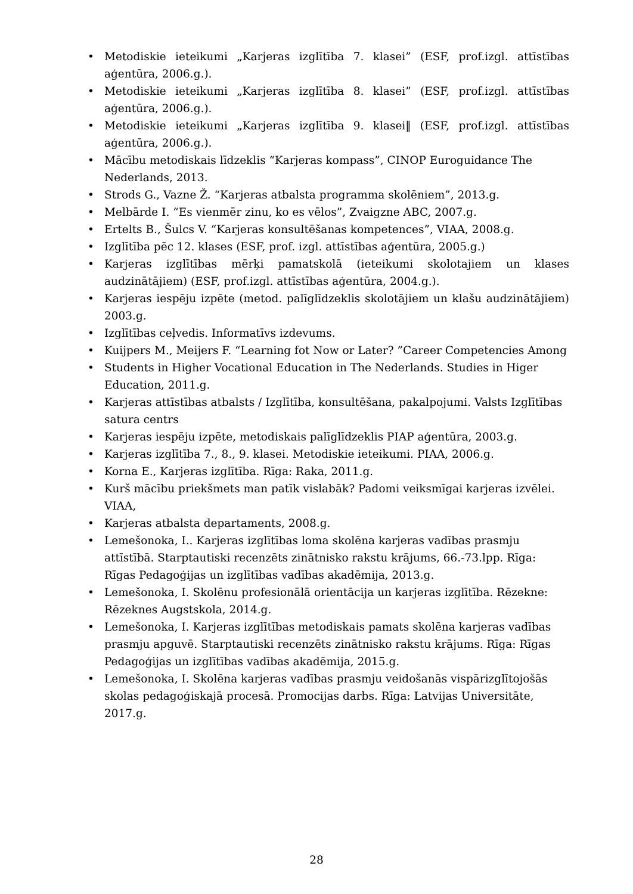• Metodiskie ieteikumi „Karjeras izglītība 7. klasei” (ESF, prof.izgl. attīstības aģentūra, 2006.g.).
• Metodiskie ieteikumi „Karjeras izglītība 8. klasei” (ESF, prof.izgl. attīstības aģentūra, 2006.g.).
• Metodiskie ieteikumi „Karjeras izglītība 9. klasei‖ (ESF, prof.izgl. attīstības aģentūra, 2006.g.).
• Mācību metodiskais līdzeklis “Karjeras kompass”, CINOP Euroguidance The Nederlands, 2013.
• Strods G., Vazne Ž. “Karjeras atbalsta programma skolēniem”, 2013.g.
• Melbārde I. “Es vienmēr zinu, ko es vēlos”, Zvaigzne ABC, 2007.g.
• Ertelts B., Šulcs V. “Karjeras konsultēšanas kompetences”, VIAA, 2008.g.
• Izglītība pēc 12. klases (ESF, prof. izgl. attīstības aģentūra, 2005.g.)
• Karjeras izglītības mērķi pamatskolā (ieteikumi skolotajiem un klases audzinātājiem) (ESF, prof.izgl. attīstības aģentūra, 2004.g.).
• Karjeras iespēju izpēte (metod. palīglīdzeklis skolotājiem un klašu audzinātājiem) 2003.g.
• Izglītības ceļvedis. Informatīvs izdevums.
• Kuijpers M., Meijers F. “Learning fot Now or Later? ”Career Competencies Among
• Students in Higher Vocational Education in The Nederlands. Studies in Higer Education, 2011.g.
• Karjeras attīstības atbalsts / Izglītība, konsultēšana, pakalpojumi. Valsts Izglītības satura centrs
• Karjeras iespēju izpēte, metodiskais palīglīdzeklis PIAP aģentūra, 2003.g.
• Karjeras izglītība 7., 8., 9. klasei. Metodiskie ieteikumi. PIAA, 2006.g.
• Korna E., Karjeras izglītība. Rīga: Raka, 2011.g.
• Kurš mācību priekšmets man patīk vislabāk? Padomi veiksmīgai karjeras izvēlei. VIAA,
• Karjeras atbalsta departaments, 2008.g.
• Lemešonoka, I.. Karjeras izglītības loma skolēna karjeras vadības prasmju attīstībā. Starptautiski recenzēts zinātnisko rakstu krājums, 66.-73.lpp. Rīga: Rīgas Pedagoģijas un izglītības vadības akadēmija, 2013.g.
• Lemešonoka, I. Skolēnu profesionālā orientācija un karjeras izglītība. Rēzekne: Rēzeknes Augstskola, 2014.g.
• Lemešonoka, I. Karjeras izglītības metodiskais pamats skolēna karjeras vadības prasmju apguvē. Starptautiski recenzēts zinātnisko rakstu krājums. Rīga: Rīgas Pedagoģijas un izglītības vadības akadēmija, 2015.g.
• Lemešonoka, I. Skolēna karjeras vadības prasmju veidošanās vispārizglītojošās skolas pedagoģiskajā procesā. Promocijas darbs. Rīga: Latvijas Universitāte, 2017.g.
28